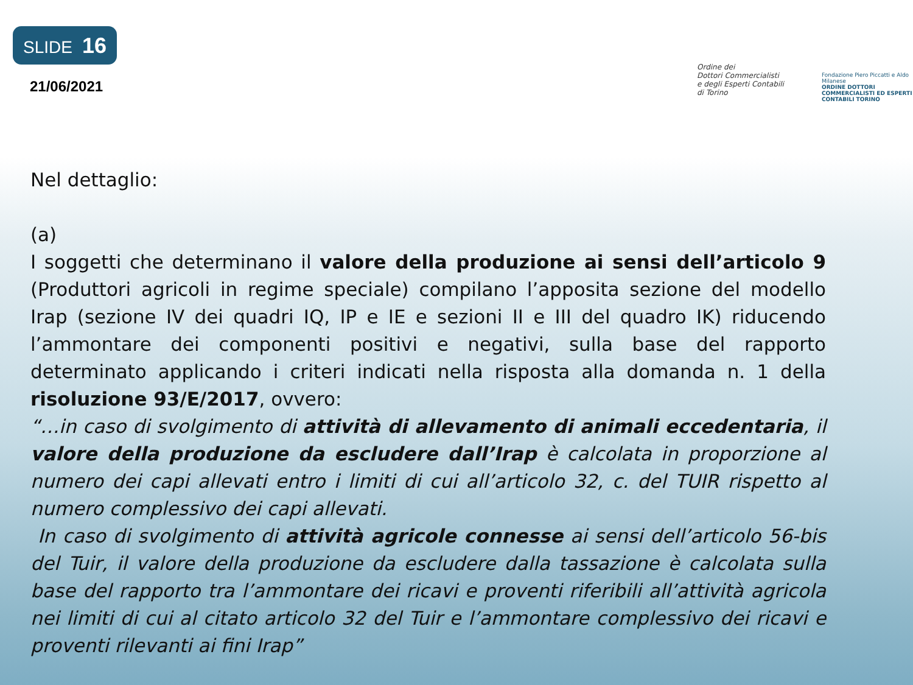SLIDE 16
21/06/2021
Ordine dei
Dottori Commercialisti
e degli Esperti Contabili
di Torino
Fondazione Piero Piccatti e Aldo Milanese
ORDINE DOTTORI COMMERCIALISTI ED ESPERTI CONTABILI TORINO
Nel dettaglio:
(a)
I soggetti che determinano il valore della produzione ai sensi dell’articolo 9 (Produttori agricoli in regime speciale) compilano l’apposita sezione del modello Irap (sezione IV dei quadri IQ, IP e IE e sezioni II e III del quadro IK) riducendo l’ammontare dei componenti positivi e negativi, sulla base del rapporto determinato applicando i criteri indicati nella risposta alla domanda n. 1 della risoluzione 93/E/2017, ovvero:
“…in caso di svolgimento di attività di allevamento di animali eccedentaria, il valore della produzione da escludere dall’Irap è calcolata in proporzione al numero dei capi allevati entro i limiti di cui all’articolo 32, c. del TUIR rispetto al numero complessivo dei capi allevati.
In caso di svolgimento di attività agricole connesse ai sensi dell’articolo 56-bis del Tuir, il valore della produzione da escludere dalla tassazione è calcolata sulla base del rapporto tra l’ammontare dei ricavi e proventi riferibili all’attività agricola nei limiti di cui al citato articolo 32 del Tuir e l’ammontare complessivo dei ricavi e proventi rilevanti ai fini Irap”